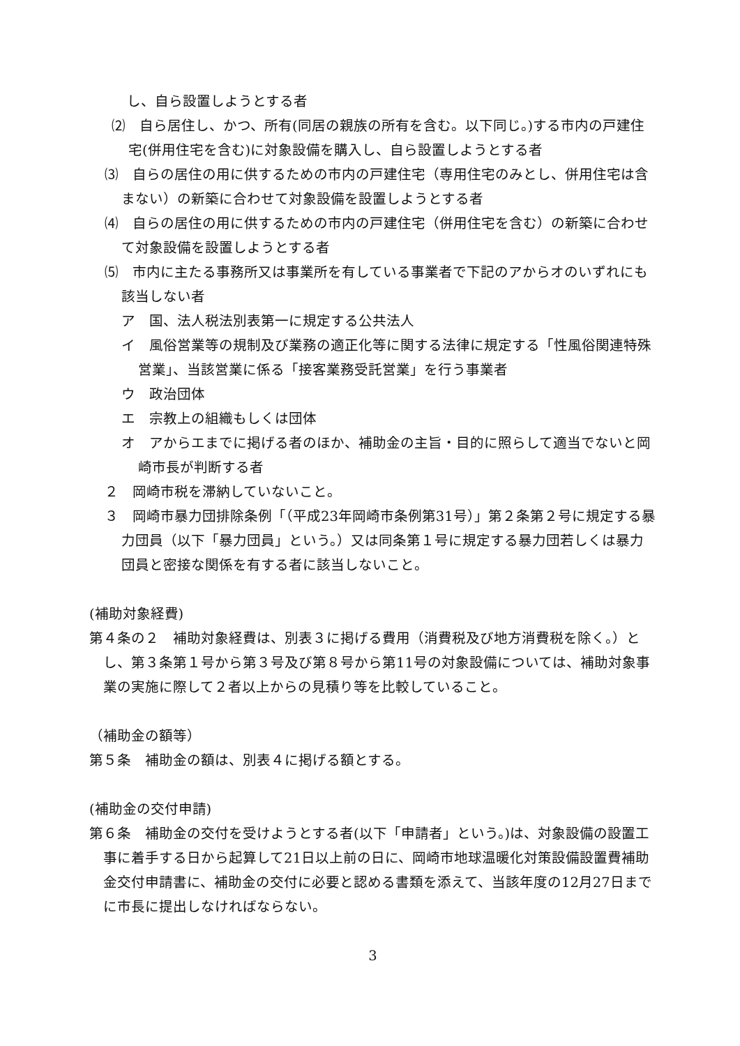し、自ら設置しようとする者
⑵　自ら居住し、かつ、所有(同居の親族の所有を含む。以下同じ。)する市内の戸建住宅(併用住宅を含む)に対象設備を購入し、自ら設置しようとする者
⑶　自らの居住の用に供するための市内の戸建住宅（専用住宅のみとし、併用住宅は含まない）の新築に合わせて対象設備を設置しようとする者
⑷　自らの居住の用に供するための市内の戸建住宅（併用住宅を含む）の新築に合わせて対象設備を設置しようとする者
⑸　市内に主たる事務所又は事業所を有している事業者で下記のアからオのいずれにも該当しない者
ア　国、法人税法別表第一に規定する公共法人
イ　風俗営業等の規制及び業務の適正化等に関する法律に規定する「性風俗関連特殊営業」、当該営業に係る「接客業務受託営業」を行う事業者
ウ　政治団体
エ　宗教上の組織もしくは団体
オ　アからエまでに掲げる者のほか、補助金の主旨・目的に照らして適当でないと岡崎市長が判断する者
２　岡崎市税を滞納していないこと。
３　岡崎市暴力団排除条例「（平成23年岡崎市条例第31号）」第２条第２号に規定する暴力団員（以下「暴力団員」という。）又は同条第１号に規定する暴力団若しくは暴力団員と密接な関係を有する者に該当しないこと。
(補助対象経費)
第４条の２　補助対象経費は、別表３に掲げる費用（消費税及び地方消費税を除く。）とし、第３条第１号から第３号及び第８号から第11号の対象設備については、補助対象事業の実施に際して２者以上からの見積り等を比較していること。
（補助金の額等）
第５条　補助金の額は、別表４に掲げる額とする。
(補助金の交付申請)
第６条　補助金の交付を受けようとする者(以下「申請者」という。)は、対象設備の設置工事に着手する日から起算して21日以上前の日に、岡崎市地球温暖化対策設備設置費補助金交付申請書に、補助金の交付に必要と認める書類を添えて、当該年度の12月27日までに市長に提出しなければならない。
3